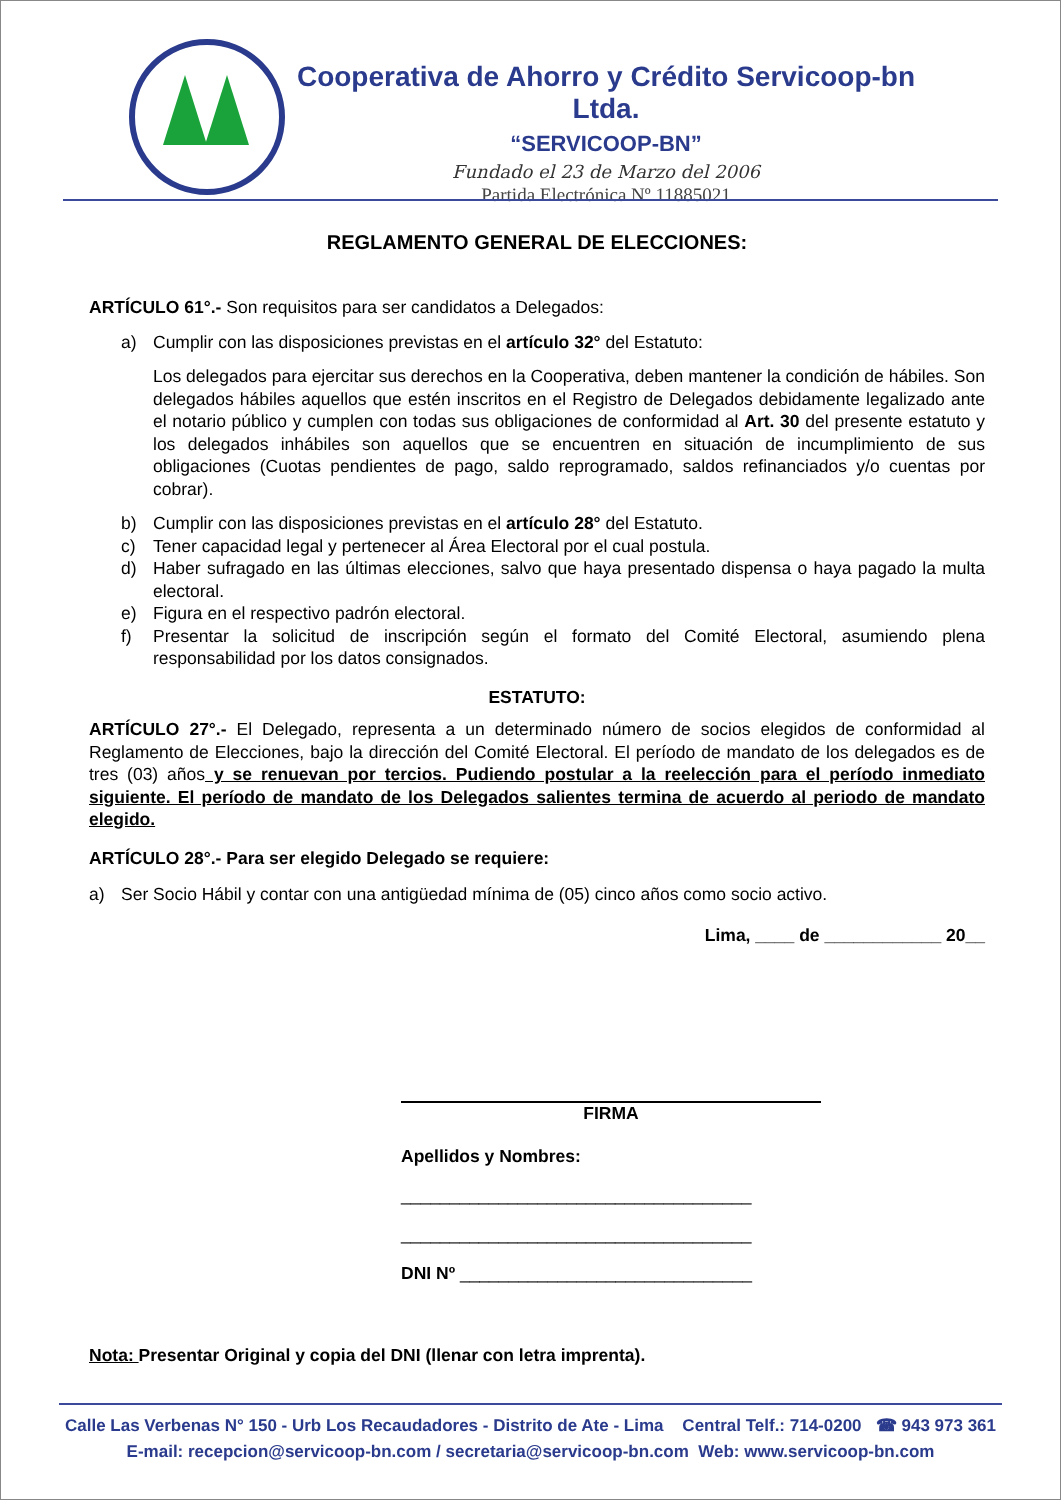Cooperativa de Ahorro y Crédito Servicoop-bn Ltda.
“SERVICOOP-BN”
Fundado el 23 de Marzo del 2006
Partida Electrónica Nº 11885021
REGLAMENTO GENERAL DE ELECCIONES:
ARTÍCULO 61°.- Son requisitos para ser candidatos a Delegados:
a) Cumplir con las disposiciones previstas en el artículo 32° del Estatuto:
Los delegados para ejercitar sus derechos en la Cooperativa, deben mantener la condición de hábiles. Son delegados hábiles aquellos que estén inscritos en el Registro de Delegados debidamente legalizado ante el notario público y cumplen con todas sus obligaciones de conformidad al Art. 30 del presente estatuto y los delegados inhábiles son aquellos que se encuentren en situación de incumplimiento de sus obligaciones (Cuotas pendientes de pago, saldo reprogramado, saldos refinanciados y/o cuentas por cobrar).
b) Cumplir con las disposiciones previstas en el artículo 28° del Estatuto.
c) Tener capacidad legal y pertenecer al Área Electoral por el cual postula.
d) Haber sufragado en las últimas elecciones, salvo que haya presentado dispensa o haya pagado la multa electoral.
e) Figura en el respectivo padrón electoral.
f) Presentar la solicitud de inscripción según el formato del Comité Electoral, asumiendo plena responsabilidad por los datos consignados.
ESTATUTO:
ARTÍCULO 27°.- El Delegado, representa a un determinado número de socios elegidos de conformidad al Reglamento de Elecciones, bajo la dirección del Comité Electoral. El período de mandato de los delegados es de tres (03) años y se renuevan por tercios. Pudiendo postular a la reelección para el período inmediato siguiente. El período de mandato de los Delegados salientes termina de acuerdo al periodo de mandato elegido.
ARTÍCULO 28°.- Para ser elegido Delegado se requiere:
a) Ser Socio Hábil y contar con una antigüedad mínima de (05) cinco años como socio activo.
Lima, ____ de ____________ 20__
FIRMA
Apellidos y Nombres:
____________________________________
____________________________________
DNI Nº ______________________________
Nota: Presentar Original y copia del DNI (llenar con letra imprenta).
Calle Las Verbenas N° 150 - Urb Los Recaudadores - Distrito de Ate - Lima Central Telf.: 714-0200 ☎ 943 973 361
E-mail: recepcion@servicoop-bn.com / secretaria@servicoop-bn.com Web: www.servicoop-bn.com